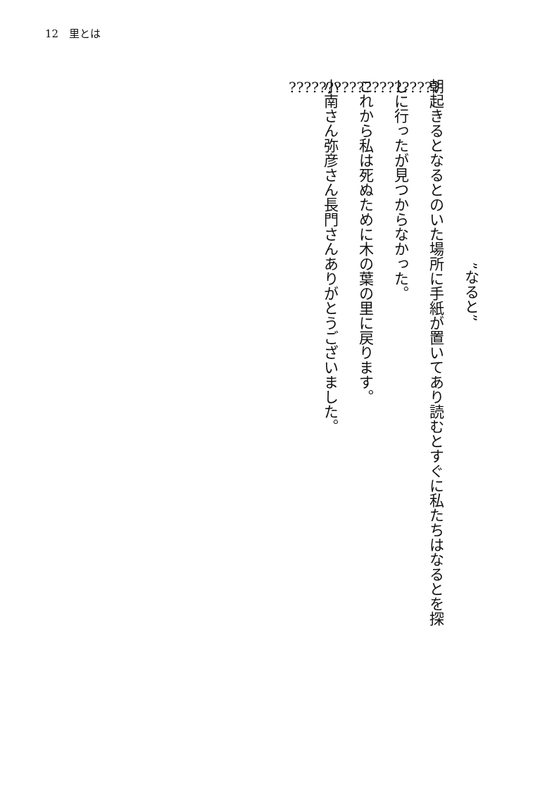12　里とは
”なると”
朝起きるとなるとのいた場所に手紙が置いてあり読むとすぐに私たちはなるとを探
しに行ったが見つからなかった。
これから私は死ぬために木の葉の里に戻ります。
小南さん弥彦さん長門さんありがとうございました。
????????????????????